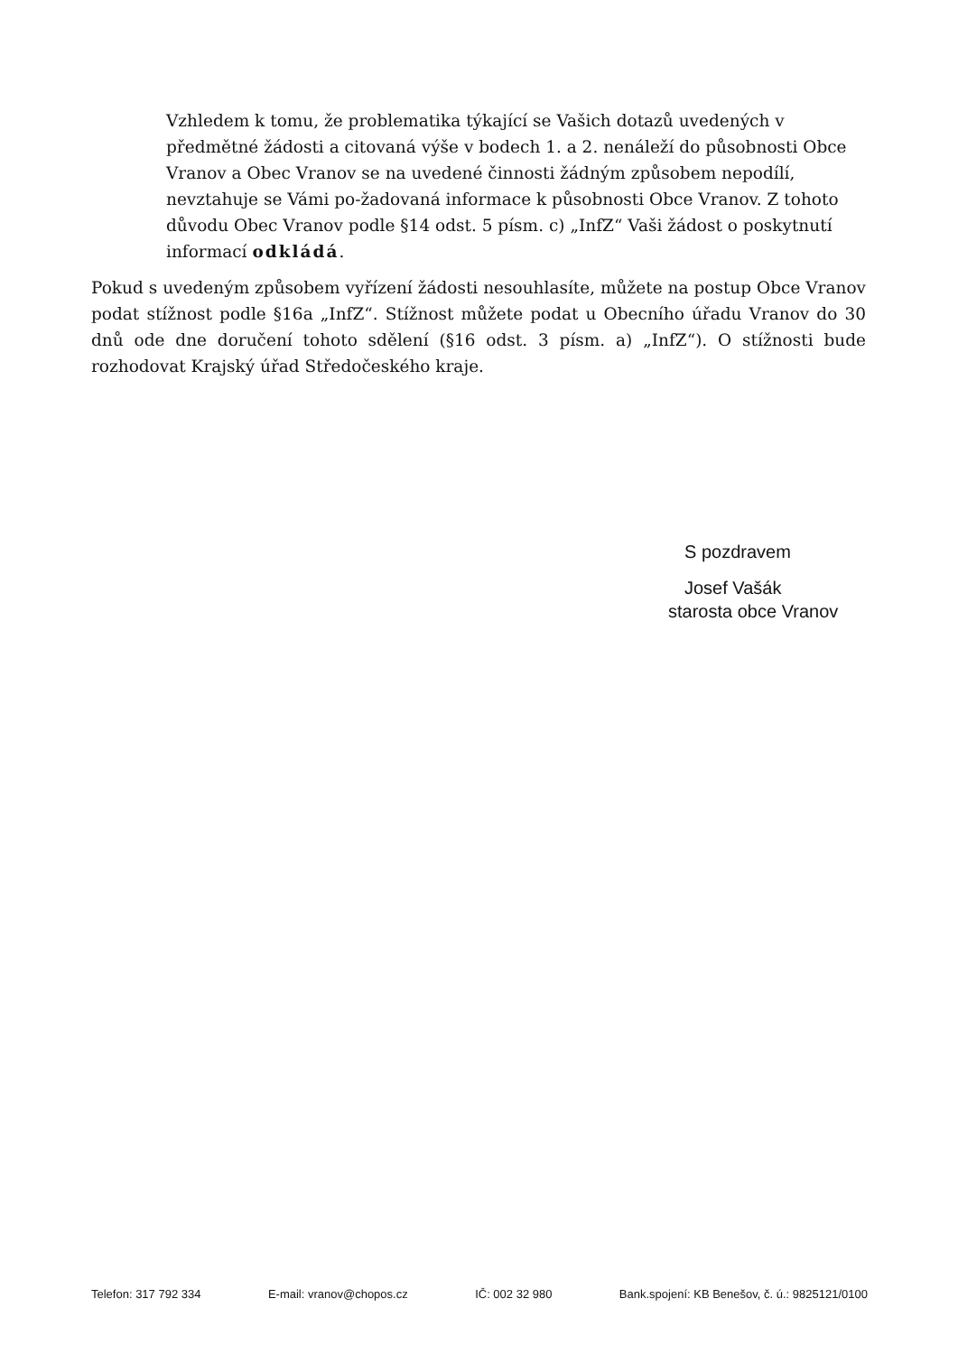Vzhledem k tomu, že problematika týkající se Vašich dotazů uvedených v předmětné žádosti a citovaná výše v bodech 1. a 2. nenáleží do působnosti Obce Vranov a Obec Vranov se na uvedené činnosti žádným způsobem nepodílí, nevztahuje se Vámi po-žadovaná informace k působnosti Obce Vranov. Z tohoto důvodu Obec Vranov podle §14 odst. 5 písm. c) „InfZ“ Vaši žádost o poskytnutí informací odkládá.
Pokud s uvedeným způsobem vyřízení žádosti nesouhlasíte, můžete na postup Obce Vranov podat stížnost podle §16a „InfZ“. Stížnost můžete podat u Obecního úřadu Vranov do 30 dnů ode dne doručení tohoto sdělení (§16 odst. 3 písm. a) „InfZ“). O stížnosti bude rozhodovat Krajský úřad Středočeského kraje.
S pozdravem
Josef Vašák
starosta obce Vranov
Telefon: 317 792 334 E-mail: vranov@chopos.cz IČ: 002 32 980 Bank.spojení: KB Benešov, č. ú.: 9825121/0100